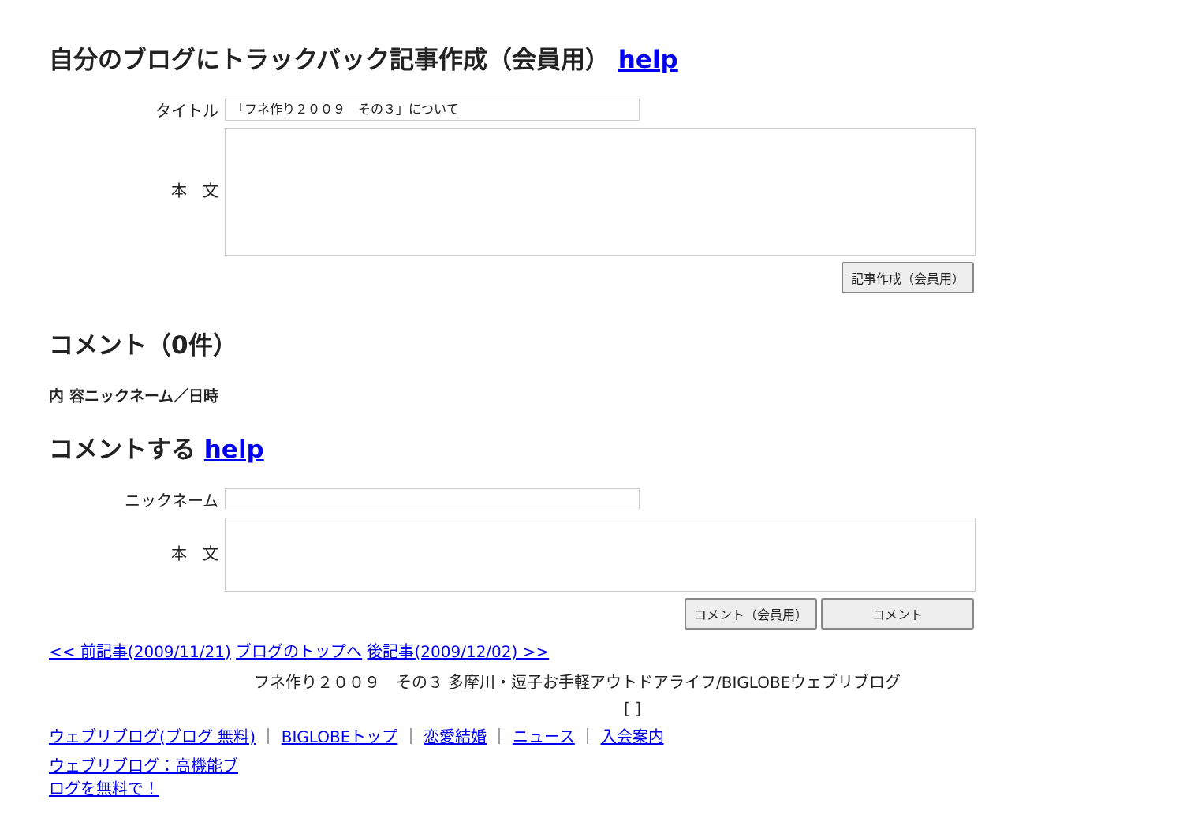自分のブログにトラックバック記事作成（会員用） help
タイトル
「フネ作り２００９　その３」について
本　文
記事作成（会員用）
コメント（0件）
内 容ニックネーム／日時
コメントする help
ニックネーム
本　文
コメント（会員用） コメント
<< 前記事(2009/11/21) ブログのトップへ 後記事(2009/12/02) >>
フネ作り２００９　その３ 多摩川・逗子お手軽アウトドアライフ/BIGLOBEウェブリブログ
[ ]
ウェブリブログ(ブログ 無料) ｜ BIGLOBEトップ ｜ 恋愛結婚 ｜ ニュース ｜ 入会案内
ウェブリブログ：高機能ブログを無料で！